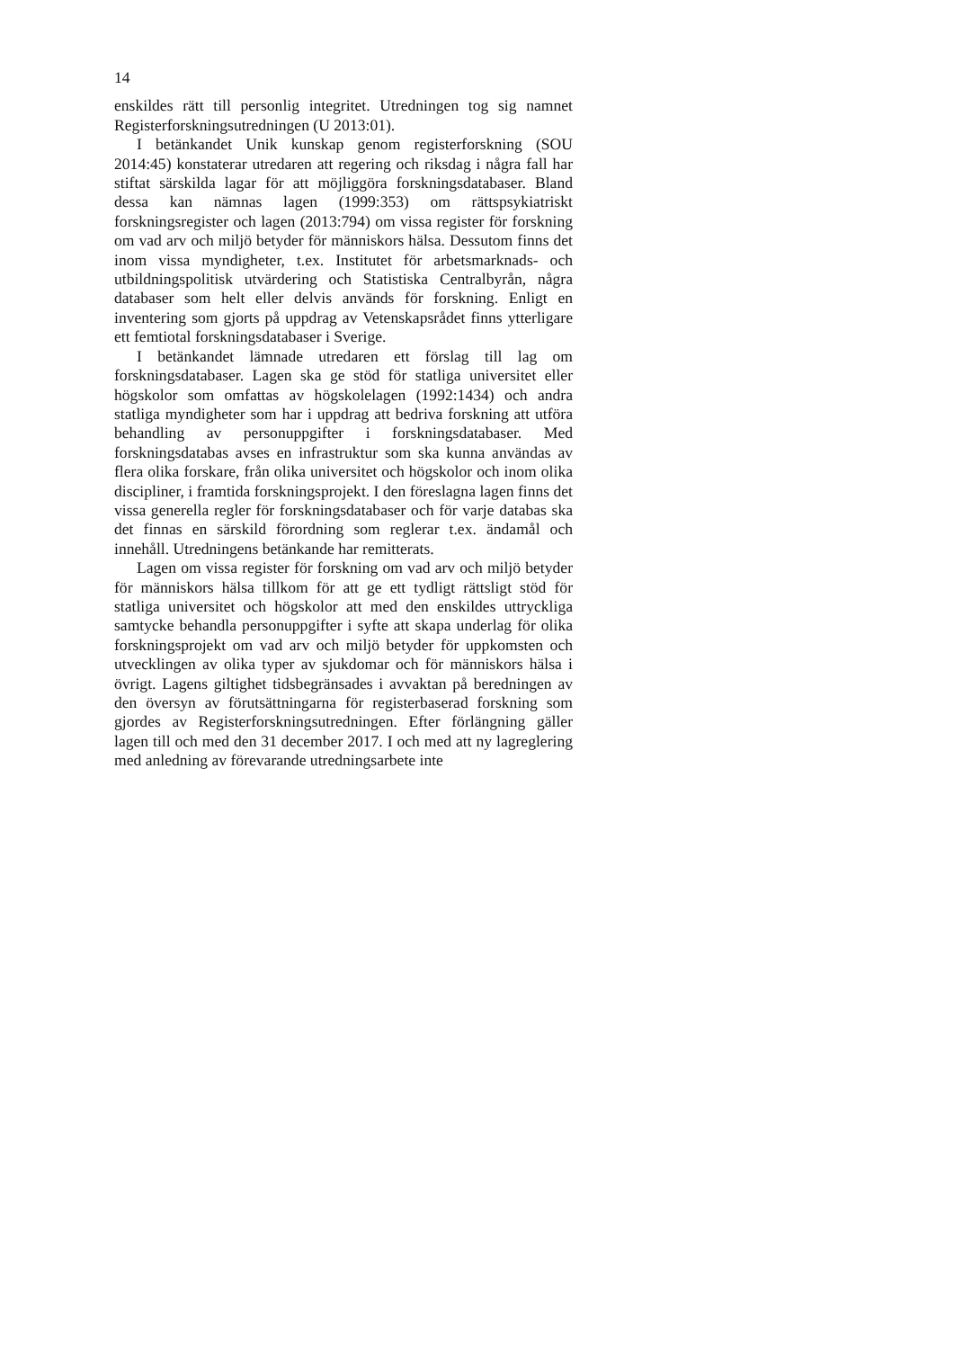14
enskildes rätt till personlig integritet. Utredningen tog sig namnet Registerforskningsutredningen (U 2013:01).
I betänkandet Unik kunskap genom registerforskning (SOU 2014:45) konstaterar utredaren att regering och riksdag i några fall har stiftat särskilda lagar för att möjliggöra forskningsdata­baser. Bland dessa kan nämnas lagen (1999:353) om rätts­psykiatriskt forskningsregister och lagen (2013:794) om vissa register för forskning om vad arv och miljö betyder för männi­skors hälsa. Dessutom finns det inom vissa myndigheter, t.ex. Institutet för arbetsmarknads- och utbildningspolitisk utvärde­ring och Statistiska Centralbyrån, några databaser som helt eller delvis används för forskning. Enligt en inventering som gjorts på uppdrag av Vetenskapsrådet finns ytterligare ett femtiotal forskningsdatabaser i Sverige.
I betänkandet lämnade utredaren ett förslag till lag om forskningsdatabaser. Lagen ska ge stöd för statliga universitet eller högskolor som omfattas av högskolelagen (1992:1434) och andra statliga myndigheter som har i uppdrag att bedriva forsk­ning att utföra behandling av personuppgifter i forsknings­databaser. Med forskningsdatabas avses en infrastruktur som ska kunna användas av flera olika forskare, från olika univer­sitet och högskolor och inom olika discipliner, i framtida forsk­ningsprojekt. I den föreslagna lagen finns det vissa generella regler för forskningsdatabaser och för varje databas ska det finnas en särskild förordning som reglerar t.ex. ändamål och innehåll. Utredningens betänkande har remitterats.
Lagen om vissa register för forskning om vad arv och miljö betyder för människors hälsa tillkom för att ge ett tydligt rätts­ligt stöd för statliga universitet och högskolor att med den en­skildes uttryckliga samtycke behandla personuppgifter i syfte att skapa underlag för olika forskningsprojekt om vad arv och miljö betyder för uppkomsten och utvecklingen av olika typer av sjukdomar och för människors hälsa i övrigt. Lagens giltig­het tidsbegränsades i avvaktan på beredningen av den översyn av förutsättningarna för registerbaserad forskning som gjordes av Registerforskningsutredningen. Efter förlängning gäller lagen till och med den 31 december 2017. I och med att ny lag­reglering med anledning av förevarande utredningsarbete inte